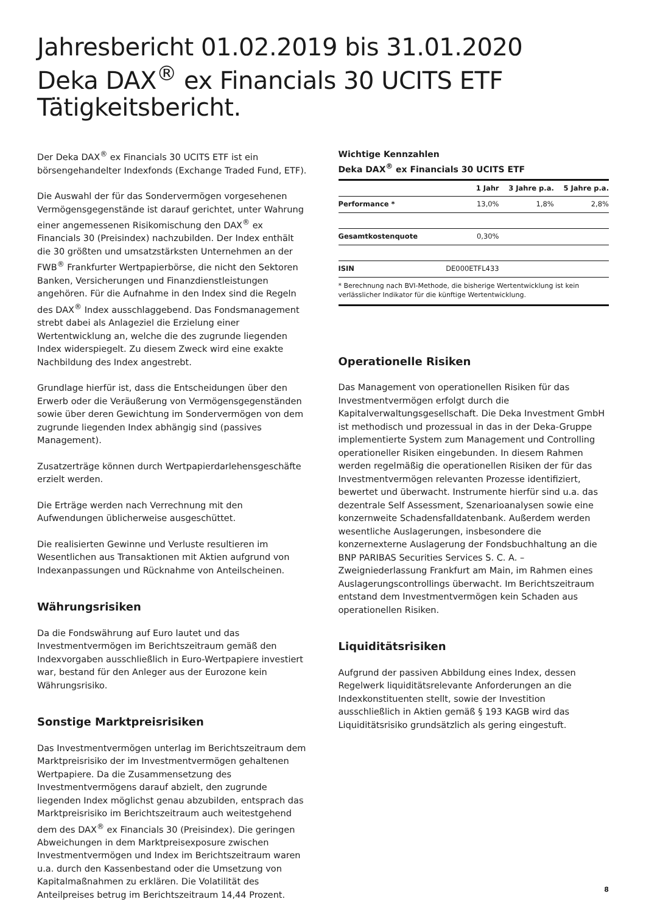Jahresbericht 01.02.2019 bis 31.01.2020
Deka DAX<sup>®</sup> ex Financials 30 UCITS ETF
Tätigkeitsbericht.
Der Deka DAX<sup>®</sup> ex Financials 30 UCITS ETF ist ein börsengehandelter Indexfonds (Exchange Traded Fund, ETF).
Die Auswahl der für das Sondervermögen vorgesehenen Vermögensgegenstände ist darauf gerichtet, unter Wahrung einer angemessenen Risikomischung den DAX<sup>®</sup> ex Financials 30 (Preisindex) nachzubilden. Der Index enthält die 30 größten und umsatzstärksten Unternehmen an der FWB<sup>®</sup> Frankfurter Wertpapierbörse, die nicht den Sektoren Banken, Versicherungen und Finanzdienstleistungen angehören. Für die Aufnahme in den Index sind die Regeln des DAX<sup>®</sup> Index ausschlaggebend. Das Fondsmanagement strebt dabei als Anlageziel die Erzielung einer Wertentwicklung an, welche die des zugrunde liegenden Index widerspiegelt. Zu diesem Zweck wird eine exakte Nachbildung des Index angestrebt.
Grundlage hierfür ist, dass die Entscheidungen über den Erwerb oder die Veräußerung von Vermögensgegenständen sowie über deren Gewichtung im Sondervermögen von dem zugrunde liegenden Index abhängig sind (passives Management).
Zusatzerträge können durch Wertpapierdarlehensgeschäfte erzielt werden.
Die Erträge werden nach Verrechnung mit den Aufwendungen üblicherweise ausgeschüttet.
Die realisierten Gewinne und Verluste resultieren im Wesentlichen aus Transaktionen mit Aktien aufgrund von Indexanpassungen und Rücknahme von Anteilscheinen.
Währungsrisiken
Da die Fondswährung auf Euro lautet und das Investmentvermögen im Berichtszeitraum gemäß den Indexvorgaben ausschließlich in Euro-Wertpapiere investiert war, bestand für den Anleger aus der Eurozone kein Währungsrisiko.
Sonstige Marktpreisrisiken
Das Investmentvermögen unterlag im Berichtszeitraum dem Marktpreisrisiko der im Investmentvermögen gehaltenen Wertpapiere. Da die Zusammensetzung des Investmentvermögens darauf abzielt, den zugrunde liegenden Index möglichst genau abzubilden, entsprach das Marktpreisrisiko im Berichtszeitraum auch weitestgehend dem des DAX<sup>®</sup> ex Financials 30 (Preisindex). Die geringen Abweichungen in dem Marktpreisexposure zwischen Investmentvermögen und Index im Berichtszeitraum waren u.a. durch den Kassenbestand oder die Umsetzung von Kapitalmaßnahmen zu erklären. Die Volatilität des Anteilpreises betrug im Berichtszeitraum 14,44 Prozent.
Wichtige Kennzahlen
Deka DAX<sup>®</sup> ex Financials 30 UCITS ETF
| | 1 Jahr | 3 Jahre p.a. | 5 Jahre p.a. |
| Performance * | 13,0% | 1,8% | 2,8% |
| Gesamtkostenquote | 0,30% | | |
| ISIN | DE000ETFL433 | | |
* Berechnung nach BVI-Methode, die bisherige Wertentwicklung ist kein verlässlicher Indikator für die künftige Wertentwicklung.
Operationelle Risiken
Das Management von operationellen Risiken für das Investmentvermögen erfolgt durch die Kapitalverwaltungsgesellschaft. Die Deka Investment GmbH ist methodisch und prozessual in das in der Deka-Gruppe implementierte System zum Management und Controlling operationeller Risiken eingebunden. In diesem Rahmen werden regelmäßig die operationellen Risiken der für das Investmentvermögen relevanten Prozesse identifiziert, bewertet und überwacht. Instrumente hierfür sind u.a. das dezentrale Self Assessment, Szenarioanalysen sowie eine konzernweite Schadensfalldatenbank. Außerdem werden wesentliche Auslagerungen, insbesondere die konzernexterne Auslagerung der Fondsbuchhaltung an die BNP PARIBAS Securities Services S. C. A. – Zweigniederlassung Frankfurt am Main, im Rahmen eines Auslagerungscontrollings überwacht. Im Berichtszeitraum entstand dem Investmentvermögen kein Schaden aus operationellen Risiken.
Liquiditätsrisiken
Aufgrund der passiven Abbildung eines Index, dessen Regelwerk liquiditätsrelevante Anforderungen an die Indexkonstituenten stellt, sowie der Investition ausschließlich in Aktien gemäß § 193 KAGB wird das Liquiditätsrisiko grundsätzlich als gering eingestuft.
8